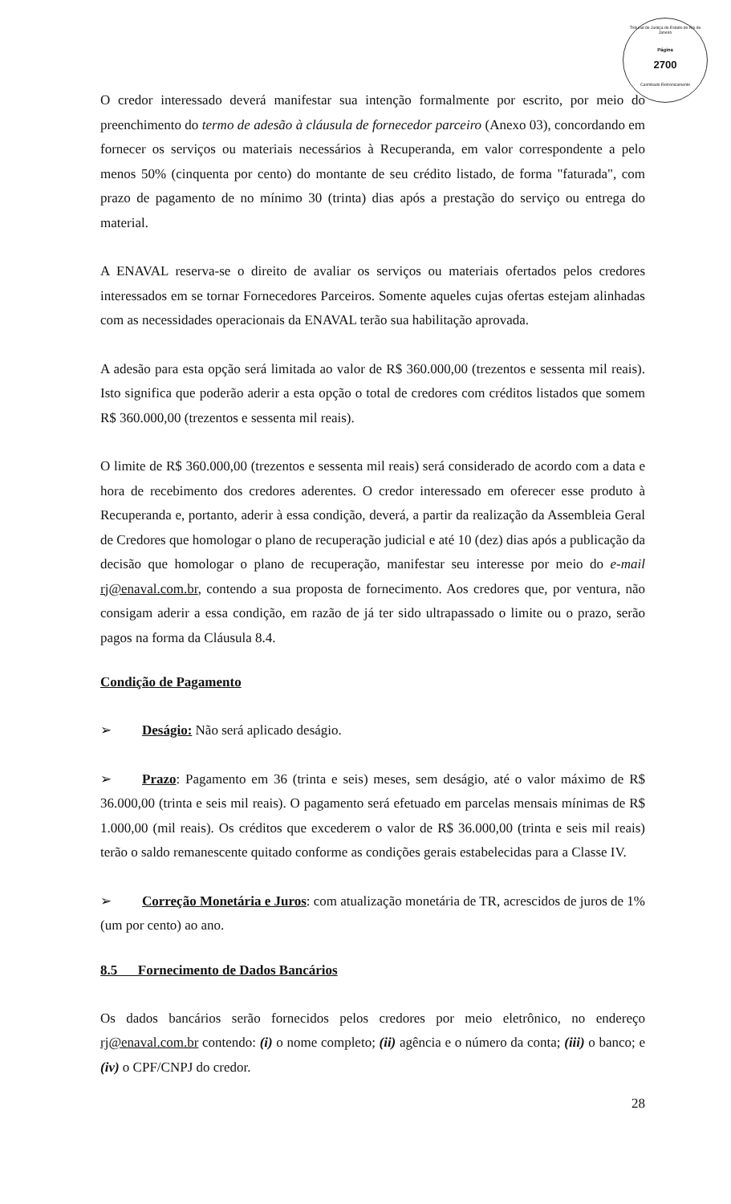Tribunal de Justiça do Estado do Rio de Janeiro
Página
2700
Carimbado Eletronicamente
O credor interessado deverá manifestar sua intenção formalmente por escrito, por meio do preenchimento do termo de adesão à cláusula de fornecedor parceiro (Anexo 03), concordando em fornecer os serviços ou materiais necessários à Recuperanda, em valor correspondente a pelo menos 50% (cinquenta por cento) do montante de seu crédito listado, de forma "faturada", com prazo de pagamento de no mínimo 30 (trinta) dias após a prestação do serviço ou entrega do material.
A ENAVAL reserva-se o direito de avaliar os serviços ou materiais ofertados pelos credores interessados em se tornar Fornecedores Parceiros. Somente aqueles cujas ofertas estejam alinhadas com as necessidades operacionais da ENAVAL terão sua habilitação aprovada.
A adesão para esta opção será limitada ao valor de R$ 360.000,00 (trezentos e sessenta mil reais). Isto significa que poderão aderir a esta opção o total de credores com créditos listados que somem R$ 360.000,00 (trezentos e sessenta mil reais).
O limite de R$ 360.000,00 (trezentos e sessenta mil reais) será considerado de acordo com a data e hora de recebimento dos credores aderentes. O credor interessado em oferecer esse produto à Recuperanda e, portanto, aderir à essa condição, deverá, a partir da realização da Assembleia Geral de Credores que homologar o plano de recuperação judicial e até 10 (dez) dias após a publicação da decisão que homologar o plano de recuperação, manifestar seu interesse por meio do e-mail rj@enaval.com.br, contendo a sua proposta de fornecimento. Aos credores que, por ventura, não consigam aderir a essa condição, em razão de já ter sido ultrapassado o limite ou o prazo, serão pagos na forma da Cláusula 8.4.
Condição de Pagamento
➢ Deságio: Não será aplicado deságio.
➢ Prazo: Pagamento em 36 (trinta e seis) meses, sem deságio, até o valor máximo de R$ 36.000,00 (trinta e seis mil reais). O pagamento será efetuado em parcelas mensais mínimas de R$ 1.000,00 (mil reais). Os créditos que excederem o valor de R$ 36.000,00 (trinta e seis mil reais) terão o saldo remanescente quitado conforme as condições gerais estabelecidas para a Classe IV.
➢ Correção Monetária e Juros: com atualização monetária de TR, acrescidos de juros de 1% (um por cento) ao ano.
8.5 Fornecimento de Dados Bancários
Os dados bancários serão fornecidos pelos credores por meio eletrônico, no endereço rj@enaval.com.br contendo: (i) o nome completo; (ii) agência e o número da conta; (iii) o banco; e (iv) o CPF/CNPJ do credor.
28